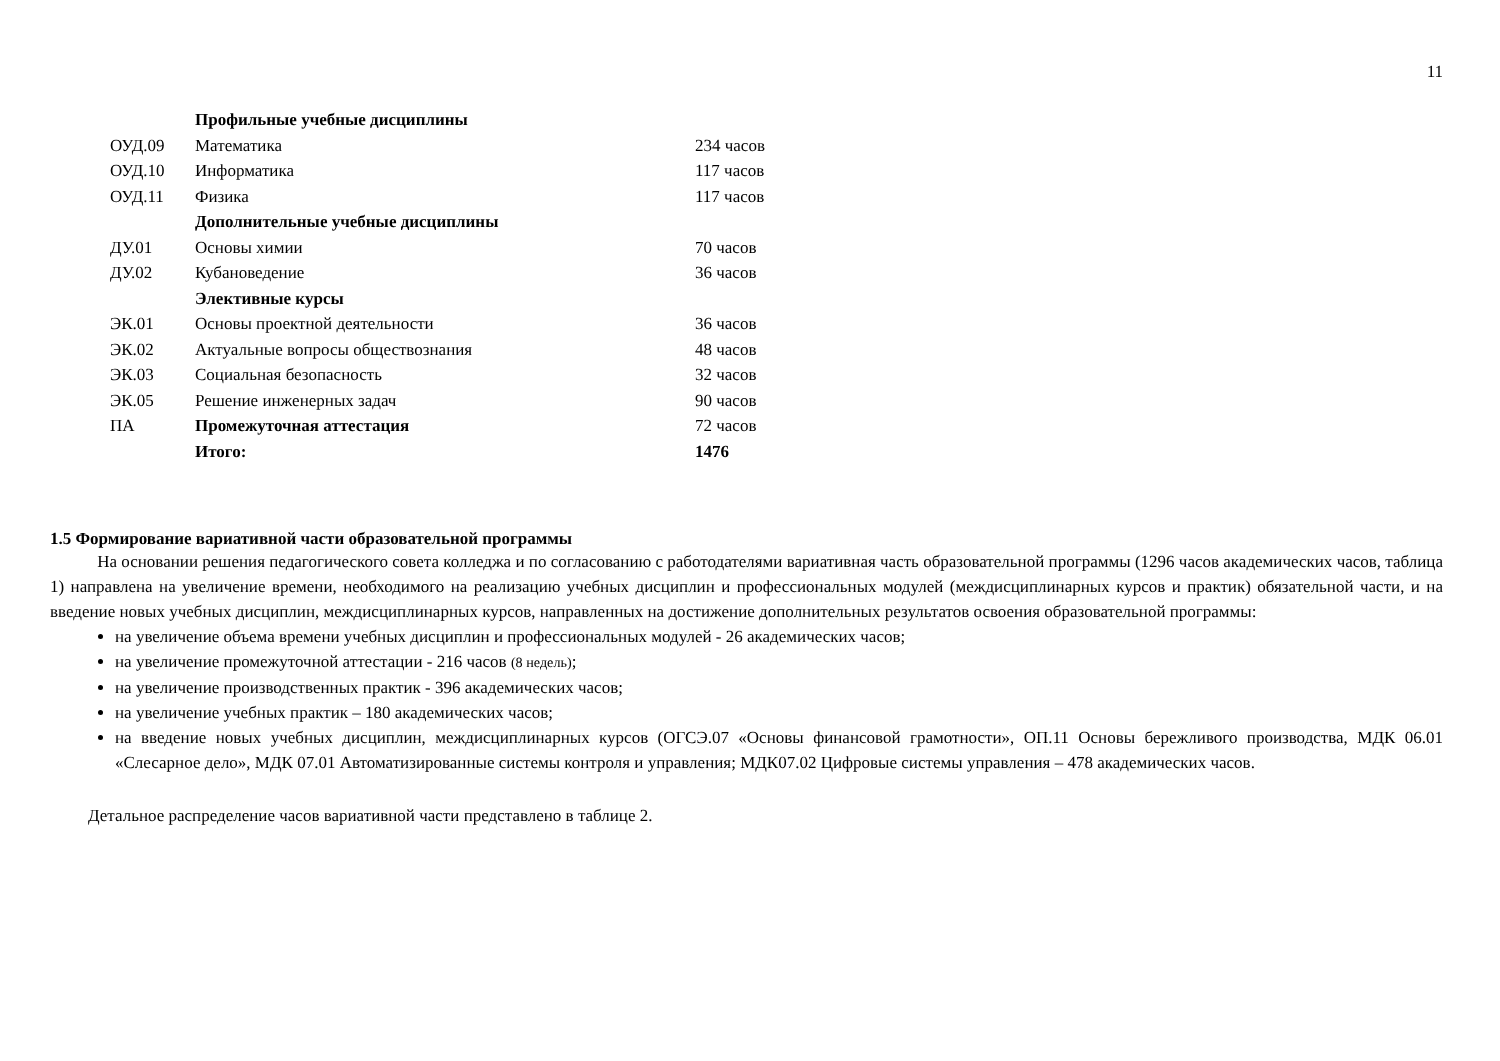11
| | Профильные учебные дисциплины | |
| ОУД.09 | Математика | 234 часов |
| ОУД.10 | Информатика | 117 часов |
| ОУД.11 | Физика | 117 часов |
| | Дополнительные учебные дисциплины | |
| ДУ.01 | Основы химии | 70 часов |
| ДУ.02 | Кубановедение | 36 часов |
| | Элективные курсы | |
| ЭК.01 | Основы проектной деятельности | 36 часов |
| ЭК.02 | Актуальные вопросы обществознания | 48 часов |
| ЭК.03 | Социальная безопасность | 32 часов |
| ЭК.05 | Решение инженерных задач | 90 часов |
| ПА | Промежуточная аттестация | 72 часов |
| | Итого: | 1476 |
1.5 Формирование вариативной части образовательной программы
На основании решения педагогического совета колледжа и по согласованию с работодателями вариативная часть образовательной программы (1296 часов академических часов, таблица 1) направлена на увеличение времени, необходимого на реализацию учебных дисциплин и профессиональных модулей (междисциплинарных курсов и практик) обязательной части, и на введение новых учебных дисциплин, междисциплинарных курсов, направленных на достижение дополнительных результатов освоения образовательной программы:
на увеличение объема времени учебных дисциплин и профессиональных модулей - 26 академических часов;
на увеличение промежуточной аттестации - 216 часов (8 недель);
на увеличение производственных практик - 396 академических часов;
на увеличение учебных практик – 180 академических часов;
на введение новых учебных дисциплин, междисциплинарных курсов (ОГСЭ.07 «Основы финансовой грамотности», ОП.11 Основы бережливого производства, МДК 06.01 «Слесарное дело», МДК 07.01 Автоматизированные системы контроля и управления; МДК07.02 Цифровые системы управления – 478 академических часов.
Детальное распределение часов вариативной части представлено в таблице 2.